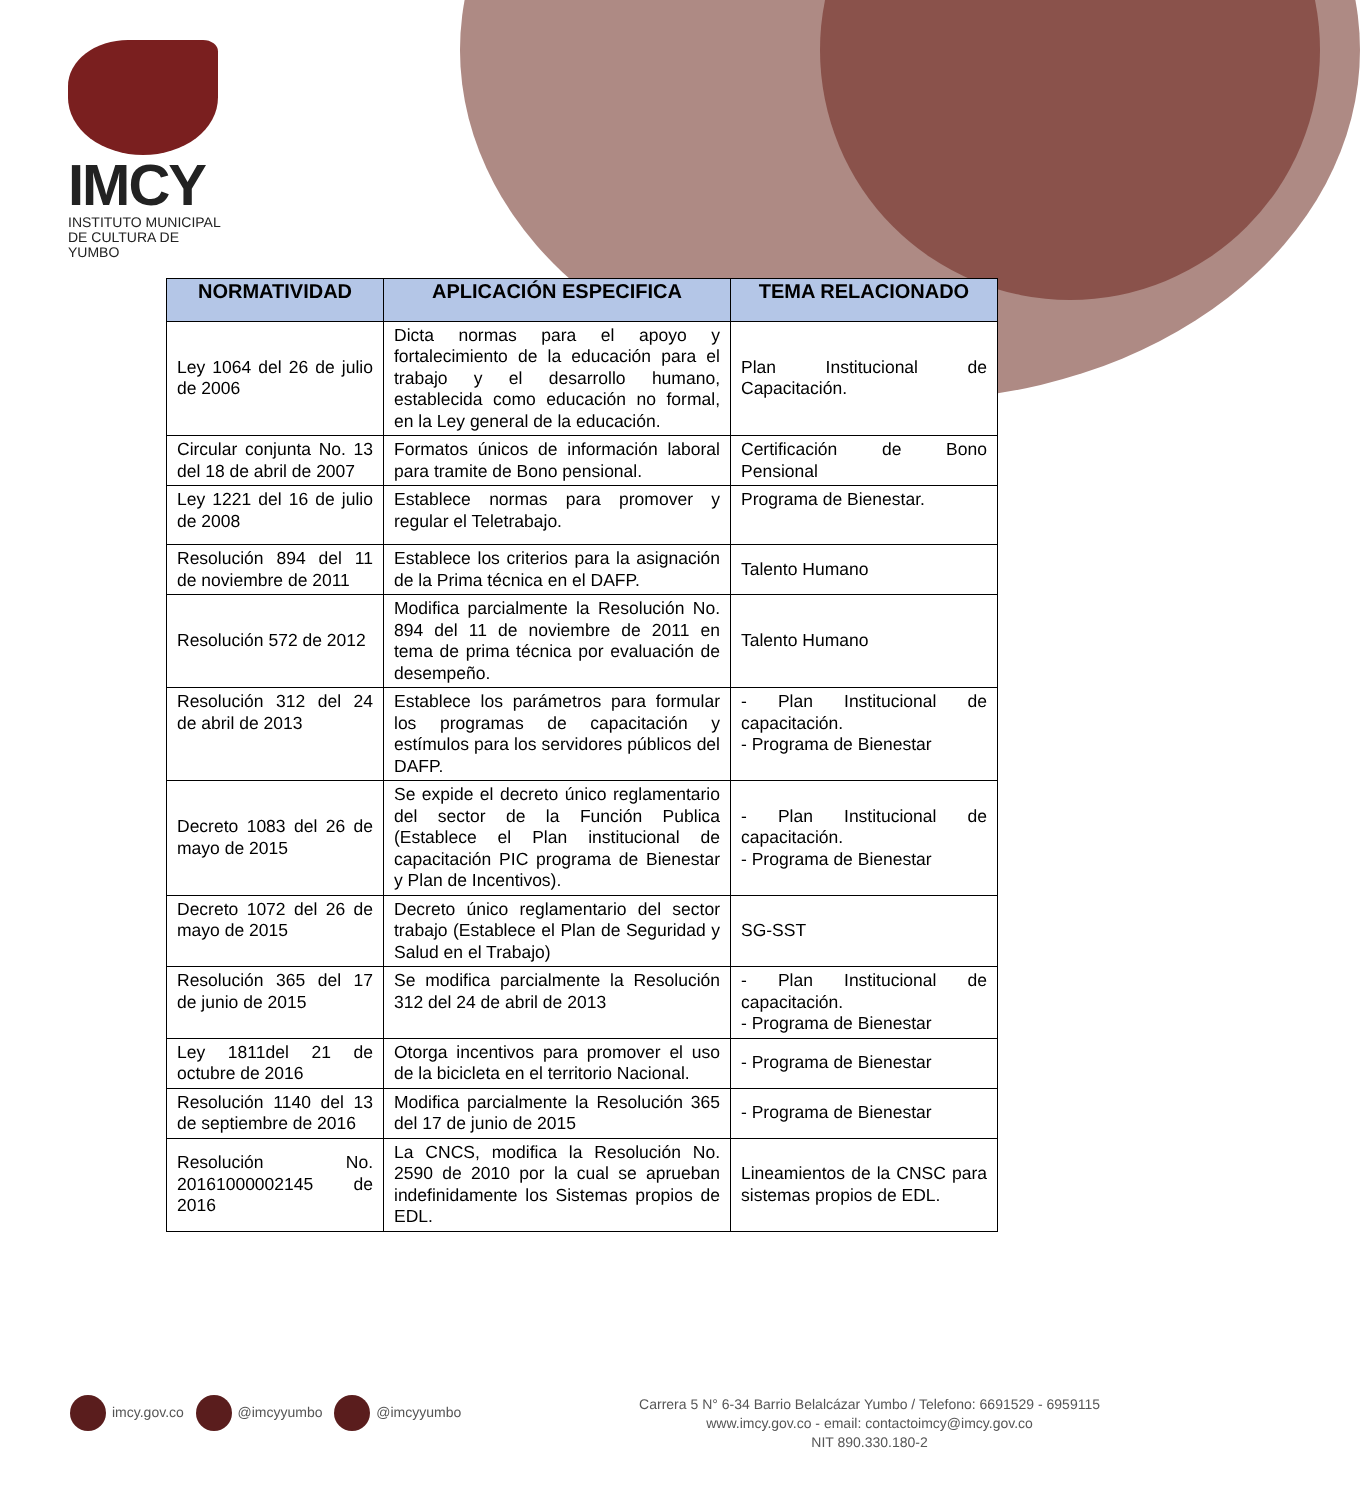IMCY
INSTITUTO MUNICIPAL
DE CULTURA DE YUMBO
| NORMATIVIDAD | APLICACIÓN ESPECIFICA | TEMA RELACIONADO |
| --- | --- | --- |
| Ley 1064 del 26 de julio de 2006 | Dicta normas para el apoyo y fortalecimiento de la educación para el trabajo y el desarrollo humano, establecida como educación no formal, en la Ley general de la educación. | Plan Institucional de Capacitación. |
| Circular conjunta No. 13 del 18 de abril de 2007 | Formatos únicos de información laboral para tramite de Bono pensional. | Certificación de Bono Pensional |
| Ley 1221 del 16 de julio de 2008 | Establece normas para promover y regular el Teletrabajo. | Programa de Bienestar. |
| Resolución 894 del 11 de noviembre de 2011 | Establece los criterios para la asignación de la Prima técnica en el DAFP. | Talento Humano |
| Resolución 572 de 2012 | Modifica parcialmente la Resolución No. 894 del 11 de noviembre de 2011 en tema de prima técnica por evaluación de desempeño. | Talento Humano |
| Resolución 312 del 24 de abril de 2013 | Establece los parámetros para formular los programas de capacitación y estímulos para los servidores públicos del DAFP. | - Plan Institucional de capacitación. - Programa de Bienestar |
| Decreto 1083 del 26 de mayo de 2015 | Se expide el decreto único reglamentario del sector de la Función Publica (Establece el Plan institucional de capacitación PIC programa de Bienestar y Plan de Incentivos). | - Plan Institucional de capacitación. - Programa de Bienestar |
| Decreto 1072 del 26 de mayo de 2015 | Decreto único reglamentario del sector trabajo (Establece el Plan de Seguridad y Salud en el Trabajo) | SG-SST |
| Resolución 365 del 17 de junio de 2015 | Se modifica parcialmente la Resolución 312 del 24 de abril de 2013 | - Plan Institucional de capacitación. - Programa de Bienestar |
| Ley 1811del 21 de octubre de 2016 | Otorga incentivos para promover el uso de la bicicleta en el territorio Nacional. | - Programa de Bienestar |
| Resolución 1140 del 13 de septiembre de 2016 | Modifica parcialmente la Resolución 365 del 17 de junio de 2015 | - Programa de Bienestar |
| Resolución No. 20161000002145 de 2016 | La CNCS, modifica la Resolución No. 2590 de 2010 por la cual se aprueban indefinidamente los Sistemas propios de EDL. | Lineamientos de la CNSC para sistemas propios de EDL. |
imcy.gov.co @imcyyumbo @imcyyumbo
Carrera 5 N° 6-34 Barrio Belalcázar Yumbo / Telefono: 6691529 - 6959115
www.imcy.gov.co - email: contactoimcy@imcy.gov.co
NIT 890.330.180-2